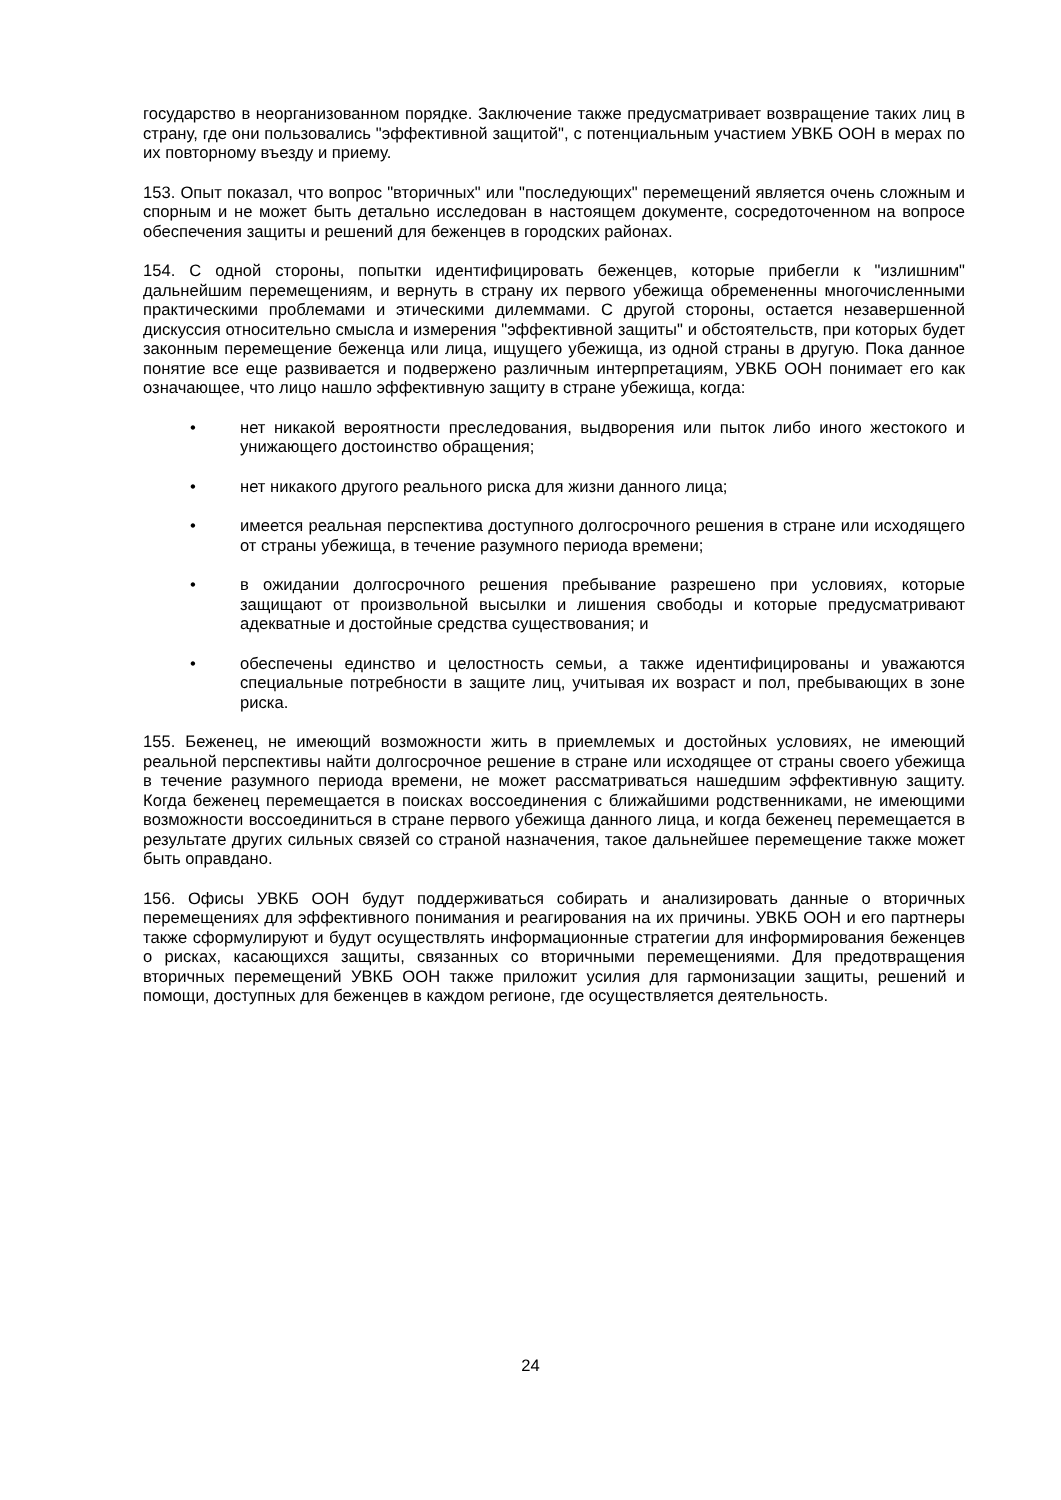государство в неорганизованном порядке. Заключение также предусматривает возвращение таких лиц в страну, где они пользовались "эффективной защитой", с потенциальным участием УВКБ ООН в мерах по их повторному въезду и приему.
153. Опыт показал, что вопрос "вторичных" или "последующих" перемещений является очень сложным и спорным и не может быть детально исследован в настоящем документе, сосредоточенном на вопросе обеспечения защиты и решений для беженцев в городских районах.
154. С одной стороны, попытки идентифицировать беженцев, которые прибегли к "излишним" дальнейшим перемещениям, и вернуть в страну их первого убежища обремененны многочисленными практическими проблемами и этическими дилеммами. С другой стороны, остается незавершенной дискуссия относительно смысла и измерения "эффективной защиты" и обстоятельств, при которых будет законным перемещение беженца или лица, ищущего убежища, из одной страны в другую. Пока данное понятие все еще развивается и подвержено различным интерпретациям, УВКБ ООН понимает его как означающее, что лицо нашло эффективную защиту в стране убежища, когда:
• нет никакой вероятности преследования, выдворения или пыток либо иного жестокого и унижающего достоинство обращения;
• нет никакого другого реального риска для жизни данного лица;
• имеется реальная перспектива доступного долгосрочного решения в стране или исходящего от страны убежища, в течение разумного периода времени;
• в ожидании долгосрочного решения пребывание разрешено при условиях, которые защищают от произвольной высылки и лишения свободы и которые предусматривают адекватные и достойные средства существования; и
• обеспечены единство и целостность семьи, а также идентифицированы и уважаются специальные потребности в защите лиц, учитывая их возраст и пол, пребывающих в зоне риска.
155. Беженец, не имеющий возможности жить в приемлемых и достойных условиях, не имеющий реальной перспективы найти долгосрочное решение в стране или исходящее от страны своего убежища в течение разумного периода времени, не может рассматриваться нашедшим эффективную защиту. Когда беженец перемещается в поисках воссоединения с ближайшими родственниками, не имеющими возможности воссоединиться в стране первого убежища данного лица, и когда беженец перемещается в результате других сильных связей со страной назначения, такое дальнейшее перемещение также может быть оправдано.
156. Офисы УВКБ ООН будут поддерживаться собирать и анализировать данные о вторичных перемещениях для эффективного понимания и реагирования на их причины. УВКБ ООН и его партнеры также сформулируют и будут осуществлять информационные стратегии для информирования беженцев о рисках, касающихся защиты, связанных со вторичными перемещениями. Для предотвращения вторичных перемещений УВКБ ООН также приложит усилия для гармонизации защиты, решений и помощи, доступных для беженцев в каждом регионе, где осуществляется деятельность.
24